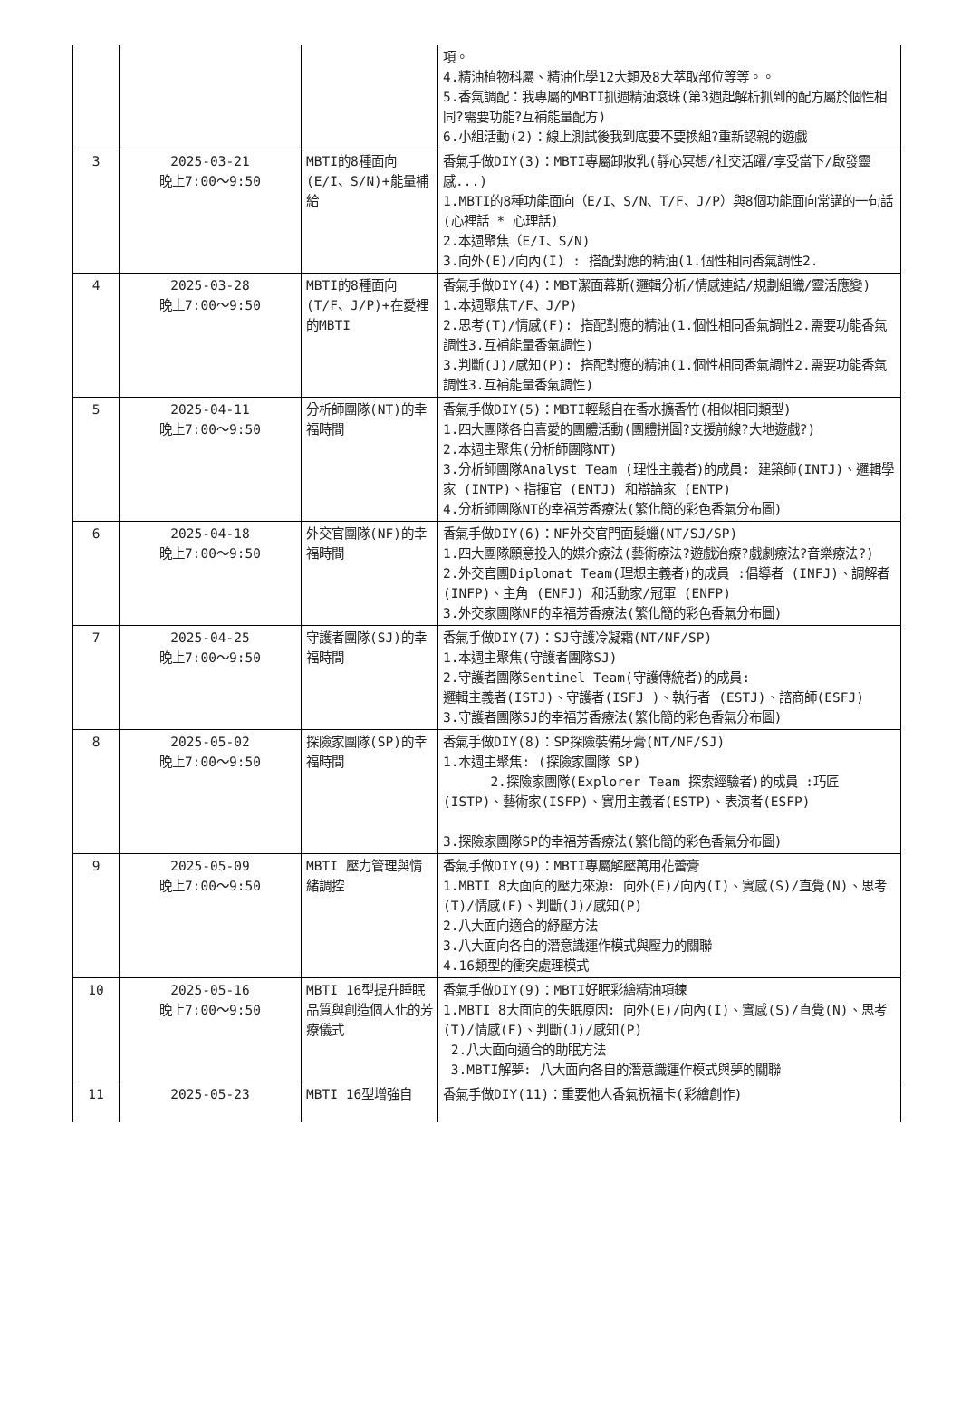| | | | 項。 4.精油植物科屬、精油化學12大類及8大萃取部位等等。。 5.香氣調配：我專屬的MBTI抓週精油滾珠(第3週起解析抓到的配方屬於個性相同?需要功能?互補能量配方) 6.小組活動(2)：線上測試後我到底要不要換組?重新認親的遊戲 |
| 3 | 2025-03-21 晚上7:00～9:50 | MBTI的8種面向(E/I、S/N)+能量補給 | 香氣手做DIY(3)：MBTI專屬卸妝乳(靜心冥想/社交活躍/享受當下/啟發靈感...) 1.MBTI的8種功能面向（E/I、S/N、T/F、J/P）與8個功能面向常講的一句話(心裡話 * 心理話) 2.本週聚焦（E/I、S/N) 3.向外(E)/向內(I) : 搭配對應的精油(1.個性相同香氣調性2. |
| 4 | 2025-03-28 晚上7:00～9:50 | MBTI的8種面向(T/F、J/P)+在愛裡的MBTI | 香氣手做DIY(4)：MBT潔面幕斯(邏輯分析/情感連結/規劃組織/靈活應變) 1.本週聚焦T/F、J/P) 2.思考(T)/情感(F): 搭配對應的精油(1.個性相同香氣調性2.需要功能香氣調性3.互補能量香氣調性) 3.判斷(J)/感知(P): 搭配對應的精油(1.個性相同香氣調性2.需要功能香氣調性3.互補能量香氣調性) |
| 5 | 2025-04-11 晚上7:00～9:50 | 分析師團隊(NT)的幸福時間 | 香氣手做DIY(5)：MBTI輕鬆自在香水擴香竹(相似相同類型) 1.四大團隊各自喜愛的團體活動(團體拼圖?支援前線?大地遊戲?) 2.本週主聚焦(分析師團隊NT) 3.分析師團隊Analyst Team (理性主義者)的成員: 建築師(INTJ)、邏輯學家 (INTP)、指揮官 (ENTJ) 和辯論家 (ENTP) 4.分析師團隊NT的幸福芳香療法(繁化簡的彩色香氣分布圖) |
| 6 | 2025-04-18 晚上7:00～9:50 | 外交官團隊(NF)的幸福時間 | 香氣手做DIY(6)：NF外交官門面髮蠟(NT/SJ/SP) 1.四大團隊願意投入的媒介療法(藝術療法?遊戲治療?戲劇療法?音樂療法?) 2.外交官團Diplomat Team(理想主義者)的成員 :倡導者 (INFJ)、調解者 (INFP)、主角 (ENFJ) 和活動家/冠軍 (ENFP) 3.外交家團隊NF的幸福芳香療法(繁化簡的彩色香氣分布圖) |
| 7 | 2025-04-25 晚上7:00～9:50 | 守護者團隊(SJ)的幸福時間 | 香氣手做DIY(7)：SJ守護冷凝霜(NT/NF/SP) 1.本週主聚焦(守護者團隊SJ) 2.守護者團隊Sentinel Team(守護傳統者)的成員: 邏輯主義者(ISTJ)、守護者(ISFJ )、執行者 (ESTJ)、諮商師(ESFJ) 3.守護者團隊SJ的幸福芳香療法(繁化簡的彩色香氣分布圖) |
| 8 | 2025-05-02 晚上7:00～9:50 | 探險家團隊(SP)的幸福時間 | 香氣手做DIY(8)：SP探險裝備牙膏(NT/NF/SJ) 1.本週主聚焦: (探險家團隊 SP) 2.探險家團隊(Explorer Team 探索經驗者)的成員 :巧匠(ISTP)、藝術家(ISFP)、實用主義者(ESTP)、表演者(ESFP) 3.探險家團隊SP的幸福芳香療法(繁化簡的彩色香氣分布圖) |
| 9 | 2025-05-09 晚上7:00～9:50 | MBTI 壓力管理與情緒調控 | 香氣手做DIY(9)：MBTI專屬解壓萬用花蕾膏 1.MBTI 8大面向的壓力來源: 向外(E)/向內(I)、實感(S)/直覺(N)、思考(T)/情感(F)、判斷(J)/感知(P) 2.八大面向適合的紓壓方法 3.八大面向各自的潛意識運作模式與壓力的關聯 4.16類型的衝突處理模式 |
| 10 | 2025-05-16 晚上7:00～9:50 | MBTI 16型提升睡眠品質與創造個人化的芳療儀式 | 香氣手做DIY(9)：MBTI好眠彩繪精油項鍊 1.MBTI 8大面向的失眠原因: 向外(E)/向內(I)、實感(S)/直覺(N)、思考(T)/情感(F)、判斷(J)/感知(P) 2.八大面向適合的助眠方法 3.MBTI解夢: 八大面向各自的潛意識運作模式與夢的關聯 |
| 11 | 2025-05-23 | MBTI 16型增強自 | 香氣手做DIY(11)：重要他人香氣祝福卡(彩繪創作) |